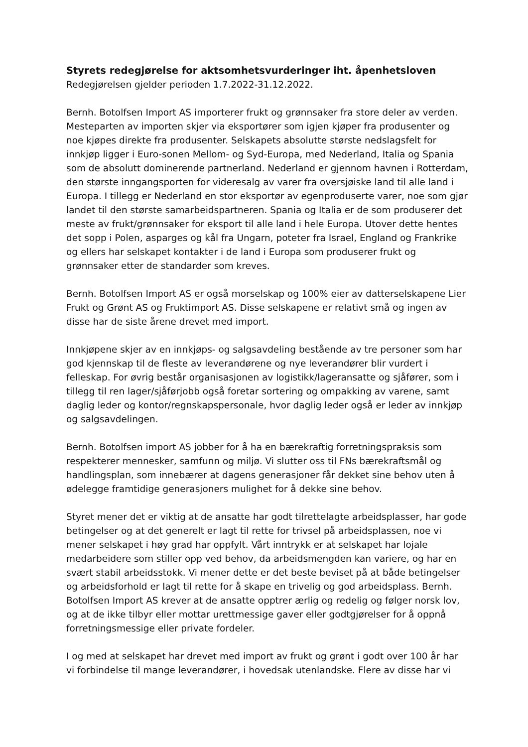Styrets redegjørelse for aktsomhetsvurderinger iht. åpenhetsloven
Redegjørelsen gjelder perioden 1.7.2022-31.12.2022.
Bernh. Botolfsen Import AS importerer frukt og grønnsaker fra store deler av verden. Mesteparten av importen skjer via eksportører som igjen kjøper fra produsenter og noe kjøpes direkte fra produsenter. Selskapets absolutte største nedslagsfelt for innkjøp ligger i Euro-sonen Mellom- og Syd-Europa, med Nederland, Italia og Spania som de absolutt dominerende partnerland. Nederland er gjennom havnen i Rotterdam, den største inngangsporten for videresalg av varer fra oversjøiske land til alle land i Europa. I tillegg er Nederland en stor eksportør av egenproduserte varer, noe som gjør landet til den største samarbeidspartneren. Spania og Italia er de som produserer det meste av frukt/grønnsaker for eksport til alle land i hele Europa. Utover dette hentes det sopp i Polen, asparges og kål fra Ungarn, poteter fra Israel, England og Frankrike og ellers har selskapet kontakter i de land i Europa som produserer frukt og grønnsaker etter de standarder som kreves.
Bernh. Botolfsen Import AS er også morselskap og 100% eier av datterselskapene Lier Frukt og Grønt AS og Fruktimport AS. Disse selskapene er relativt små og ingen av disse har de siste årene drevet med import.
Innkjøpene skjer av en innkjøps- og salgsavdeling bestående av tre personer som har god kjennskap til de fleste av leverandørene og nye leverandører blir vurdert i felleskap. For øvrig består organisasjonen av logistikk/lageransatte og sjåfører, som i tillegg til ren lager/sjåførjobb også foretar sortering og ompakking av varene, samt daglig leder og kontor/regnskapspersonale, hvor daglig leder også er leder av innkjøp og salgsavdelingen.
Bernh. Botolfsen import AS jobber for å ha en bærekraftig forretningspraksis som respekterer mennesker, samfunn og miljø. Vi slutter oss til FNs bærekraftsmål og handlingsplan, som innebærer at dagens generasjoner får dekket sine behov uten å ødelegge framtidige generasjoners mulighet for å dekke sine behov.
Styret mener det er viktig at de ansatte har godt tilrettelagte arbeidsplasser, har gode betingelser og at det generelt er lagt til rette for trivsel på arbeidsplassen, noe vi mener selskapet i høy grad har oppfylt. Vårt inntrykk er at selskapet har lojale medarbeidere som stiller opp ved behov, da arbeidsmengden kan variere, og har en svært stabil arbeidsstokk. Vi mener dette er det beste beviset på at både betingelser og arbeidsforhold er lagt til rette for å skape en trivelig og god arbeidsplass. Bernh. Botolfsen Import AS krever at de ansatte opptrer ærlig og redelig og følger norsk lov, og at de ikke tilbyr eller mottar urettmessige gaver eller godtgjørelser for å oppnå forretningsmessige eller private fordeler.
I og med at selskapet har drevet med import av frukt og grønt i godt over 100 år har vi forbindelse til mange leverandører, i hovedsak utenlandske. Flere av disse har vi